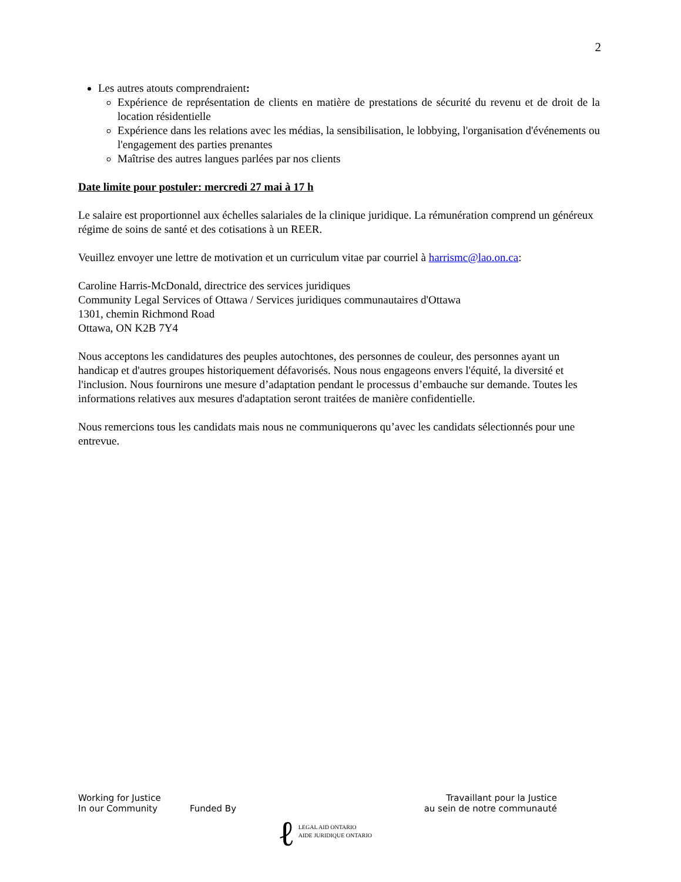2
Les autres atouts comprendraient:
Expérience de représentation de clients en matière de prestations de sécurité du revenu et de droit de la location résidentielle
Expérience dans les relations avec les médias, la sensibilisation, le lobbying, l'organisation d'événements ou l'engagement des parties prenantes
Maîtrise des autres langues parlées par nos clients
Date limite pour postuler: mercredi 27 mai à 17 h
Le salaire est proportionnel aux échelles salariales de la clinique juridique. La rémunération comprend un généreux régime de soins de santé et des cotisations à un REER.
Veuillez envoyer une lettre de motivation et un curriculum vitae par courriel à harrismc@lao.on.ca:
Caroline Harris-McDonald, directrice des services juridiques
Community Legal Services of Ottawa / Services juridiques communautaires d'Ottawa
1301, chemin Richmond Road
Ottawa, ON K2B 7Y4
Nous acceptons les candidatures des peuples autochtones, des personnes de couleur, des personnes ayant un handicap et d'autres groupes historiquement défavorisés. Nous nous engageons envers l'équité, la diversité et l'inclusion. Nous fournirons une mesure d’adaptation pendant le processus d’embauche sur demande. Toutes les informations relatives aux mesures d'adaptation seront traitées de manière confidentielle.
Nous remercions tous les candidats mais nous ne communiquerons qu’avec les candidats sélectionnés pour une entrevue.
Working for Justice
In our Community
Funded By
ℓ
LEGAL AID ONTARIO
AIDE JURIDIQUE ONTARIO
Travaillant pour la Justice
au sein de notre communauté